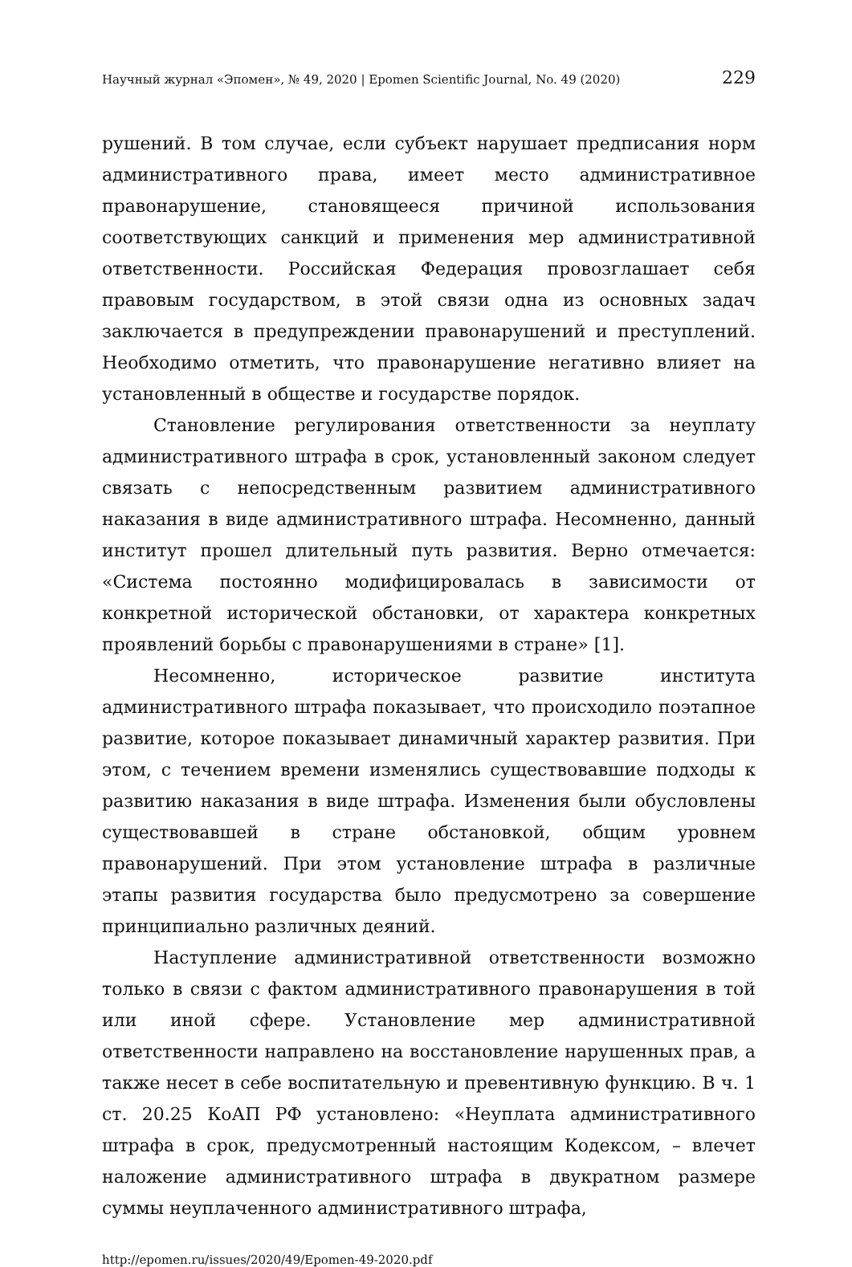Научный журнал «Эпомен», № 49, 2020 | Epomen Scientific Journal, No. 49 (2020) 229
рушений. В том случае, если субъект нарушает предписания норм административного права, имеет место административное правонарушение, становящееся причиной использования соответствующих санкций и применения мер административной ответственности. Российская Федерация провозглашает себя правовым государством, в этой связи одна из основных задач заключается в предупреждении правонарушений и преступлений. Необходимо отметить, что правонарушение негативно влияет на установленный в обществе и государстве порядок.
Становление регулирования ответственности за неуплату административного штрафа в срок, установленный законом следует связать с непосредственным развитием административного наказания в виде административного штрафа. Несомненно, данный институт прошел длительный путь развития. Верно отмечается: «Система постоянно модифицировалась в зависимости от конкретной исторической обстановки, от характера конкретных проявлений борьбы с правонарушениями в стране» [1].
Несомненно, историческое развитие института административного штрафа показывает, что происходило поэтапное развитие, которое показывает динамичный характер развития. При этом, с течением времени изменялись существовавшие подходы к развитию наказания в виде штрафа. Изменения были обусловлены существовавшей в стране обстановкой, общим уровнем правонарушений. При этом установление штрафа в различные этапы развития государства было предусмотрено за совершение принципиально различных деяний.
Наступление административной ответственности возможно только в связи с фактом административного правонарушения в той или иной сфере. Установление мер административной ответственности направлено на восстановление нарушенных прав, а также несет в себе воспитательную и превентивную функцию. В ч. 1 ст. 20.25 КоАП РФ установлено: «Неуплата административного штрафа в срок, предусмотренный настоящим Кодексом, – влечет наложение административного штрафа в двукратном размере суммы неуплаченного административного штрафа,
http://epomen.ru/issues/2020/49/Epomen-49-2020.pdf